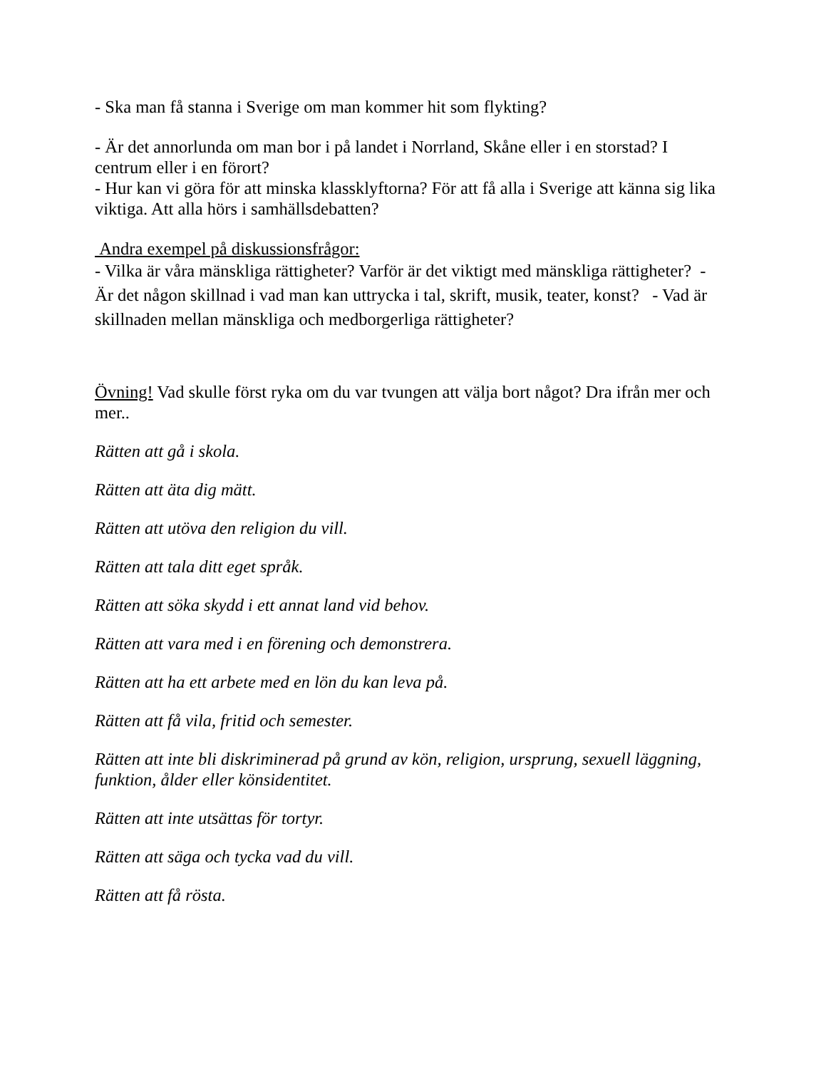- Ska man få stanna i Sverige om man kommer hit som flykting?
- Är det annorlunda om man bor i på landet i Norrland, Skåne eller i en storstad? I centrum eller i en förort?
- Hur kan vi göra för att minska klassklyftorna? För att få alla i Sverige att känna sig lika viktiga. Att alla hörs i samhällsdebatten?
Andra exempel på diskussionsfrågor:
- Vilka är våra mänskliga rättigheter? Varför är det viktigt med mänskliga rättigheter? - Är det någon skillnad i vad man kan uttrycka i tal, skrift, musik, teater, konst? - Vad är skillnaden mellan mänskliga och medborgerliga rättigheter?
Övning! Vad skulle först ryka om du var tvungen att välja bort något? Dra ifrån mer och mer..
Rätten att gå i skola.
Rätten att äta dig mätt.
Rätten att utöva den religion du vill.
Rätten att tala ditt eget språk.
Rätten att söka skydd i ett annat land vid behov.
Rätten att vara med i en förening och demonstrera.
Rätten att ha ett arbete med en lön du kan leva på.
Rätten att få vila, fritid och semester.
Rätten att inte bli diskriminerad på grund av kön, religion, ursprung, sexuell läggning, funktion, ålder eller könsidentitet.
Rätten att inte utsättas för tortyr.
Rätten att säga och tycka vad du vill.
Rätten att få rösta.